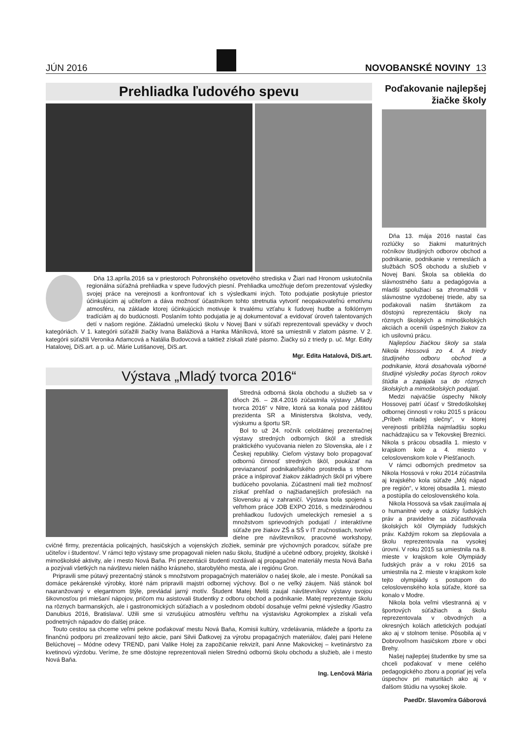JÚN 2016 NOVOBANSKÉ NOVINY 13
Prehliadka ľudového spevu
Dňa 13.apríla.2016 sa v priestoroch Pohronského osvetového strediska v Žiari nad Hronom uskutočnila regionálna súťažná prehliadka v speve ľudových piesní. Prehliadka umožňuje deťom prezentovať výsledky svojej práce na verejnosti a konfrontovať ich s výsledkami iných. Toto podujatie poskytuje priestor účinkujúcim aj učiteľom a dáva možnosť účastníkom tohto stretnutia vytvoriť neopakovateľnú emotívnu atmosféru, na základe ktorej účinkujúcich motivuje k trvalému vzťahu k ľudovej hudbe a folklórnym tradíciám aj do budúcnosti. Poslaním tohto podujatia je aj dokumentovať a evidovať úroveň talentovaných detí v našom regióne. Základnú umeleckú školu v Novej Bani v súťaži reprezentovali speváčky v dvoch kategóriách. V 1. kategórii súťažili žiačky Ivana Balážiová a Hanka Máníková, ktoré sa umiestnili v zlatom pásme. V 2. kategórii súťažili Veronika Adamcová a Natália Budovcová a taktiež získali zlaté pásmo. Žiačky sú z triedy p. uč. Mgr. Edity Hatalovej, DiS.art. a p. uč. Márie Lutišanovej, DiS.art.
Mgr. Edita Hatalová, DiS.art.
Výstava „Mladý tvorca 2016“
Stredná odborná škola obchodu a služieb sa v dňoch 26. – 28.4.2016 zúčastnila výstavy „Mladý tvorca 2016“ v Nitre, ktorá sa konala pod záštitou prezidenta SR a Ministerstva školstva, vedy, výskumu a športu SR.
Bol to už 24. ročník celoštátnej prezentačnej výstavy stredných odborných škôl a stredísk praktického vyučovania nielen zo Slovenska, ale i z Českej republiky. Cieľom výstavy bolo propagovať odbornú činnosť stredných škôl, poukázať na previazanosť podnikateľského prostredia s trhom práce a inšpirovať žiakov základných škôl pri výbere budúceho povolania. Zúčastnení mali tiež možnosť získať prehľad o najžiadanejších profesiách na Slovensku aj v zahraničí. Výstava bola spojená s veľtrhom práce JOB EXPO 2016, s medzinárodnou prehliadkou ľudových umeleckých remesiel a s množstvom sprievodných podujatí / interaktívne súťaže pre žiakov ZŠ a SŠ v IT zručnostiach, tvorivé dielne pre návštevníkov, pracovné workshopy, cvičné firmy, prezentácia policajných, hasičských a vojenských zložiek, seminár pre výchovných poradcov, súťaže pre učiteľov i študentov/. V rámci tejto výstavy sme propagovali nielen našu školu, študijné a učebné odbory, projekty, školské i mimoškolské aktivity, ale i mesto Nová Baňa. Pri prezentácii študenti rozdávali aj propagačné materiály mesta Nová Baňa a pozývali všetkých na návštevu nielen nášho krásneho, starobylého mesta, ale i regiónu Gron.
Pripravili sme pútavý prezentačný stánok s množstvom propagačných materiálov o našej škole, ale i meste. Ponúkali sa domáce pekárenské výrobky, ktoré nám pripravili majstri odbornej výchovy. Bol o ne veľký záujem. Náš stánok bol naaranžovaný v elegantnom štýle, prevládal jarný motív. Študent Matej Meliš zaujal návštevníkov výstavy svojou šikovnosťou pri miešaní nápojov, pričom mu asistovali študentky z odboru obchod a podnikanie. Matej reprezentuje školu na rôznych barmanských, ale i gastronomických súťažiach a v poslednom období dosahuje veľmi pekné výsledky /Gastro Danubius 2016, Bratislava/. Užili sme si vzrušujúcu atmosféru veľtrhu na výstavisku Agrokomplex a získali veľa podnetných nápadov do ďalšej práce.
Touto cestou sa chceme veľmi pekne poďakovať mestu Nová Baňa, Komisii kultúry, vzdelávania, mládeže a športu za finančnú podporu pri zrealizovaní tejto akcie, pani Silvii Ďatkovej za výrobu propagačných materiálov, ďalej pani Helene Belúchovej – Módne odevy TREND, pani Valike Holej za zapožičanie rekvizít, pani Anne Makovickej – kvetinárstvo za kvetinovú výzdobu. Veríme, že sme dôstojne reprezentovali nielen Strednú odbornú školu obchodu a služieb, ale i mesto Nová Baňa.
Ing. Lenčová Mária
Poďakovanie najlepšej
žiačke školy
Dňa 13. mája 2016 nastal čas rozlúčky so žiakmi maturitných ročníkov študijných odborov obchod a podnikanie, podnikanie v remeslách a službách SOŠ obchodu a služieb v Novej Bani. Škola sa obliekla do slávnostného šatu a pedagógovia a mladší spolužiaci sa zhromaždili v slávnostne vyzdobenej triede, aby sa poďakovali našim štvrtákom za dôstojnú reprezentáciu školy na rôznych školských a mimoškolských akciách a ocenili úspešných žiakov za ich usilovnú prácu.
Najlepšou žiačkou školy sa stala Nikola Hossová zo 4. A triedy študijného odboru obchod a podnikanie, ktorá dosahovala výborné študijné výsledky počas štyroch rokov štúdia a zapájala sa do rôznych školských a mimoškolských podujatí.
Medzi najväčšie úspechy Nikoly Hossovej patrí účasť v Stredoškolskej odbornej činnosti v roku 2015 s prácou „Príbeh mladej slečny“, v ktorej verejnosti priblížila najmladšiu sopku nachádzajúcu sa v Tekovskej Breznici. Nikola s prácou obsadila 1. miesto v krajskom kole a 4. miesto v celoslovenskom kole v Piešťanoch.
V rámci odborných predmetov sa Nikola Hossová v roku 2014 zúčastnila aj krajského kola súťaže „Môj nápad pre región“, v ktorej obsadila 1. miesto a postúpila do celoslovenského kola.
Nikola Hossová sa však zaujímala aj o humanitné vedy a otázky ľudských práv a pravidelne sa zúčastňovala školských kôl Olympiády ľudských práv. Každým rokom sa zlepšovala a školu reprezentovala na vysokej úrovni. V roku 2015 sa umiestnila na 8. mieste v krajskom kole Olympiády ľudských práv a v roku 2016 sa umiestnila na 2. mieste v krajskom kole tejto olympiády s postupom do celoslovenského kola súťaže, ktoré sa konalo v Modre.
Nikola bola veľmi všestranná aj v športových súťažiach a školu reprezentovala v obvodných a okresných kolách atletických podujatí ako aj v stolnom tenise. Pôsobila aj v Dobrovoľnom hasičskom zbore v obci Brehy.
Našej najlepšej študentke by sme sa chceli poďakovať v mene celého pedagogického zboru a popriať jej veľa úspechov pri maturitách ako aj v ďalšom štúdiu na vysokej škole.
PaedDr. Slavomíra Gáborová